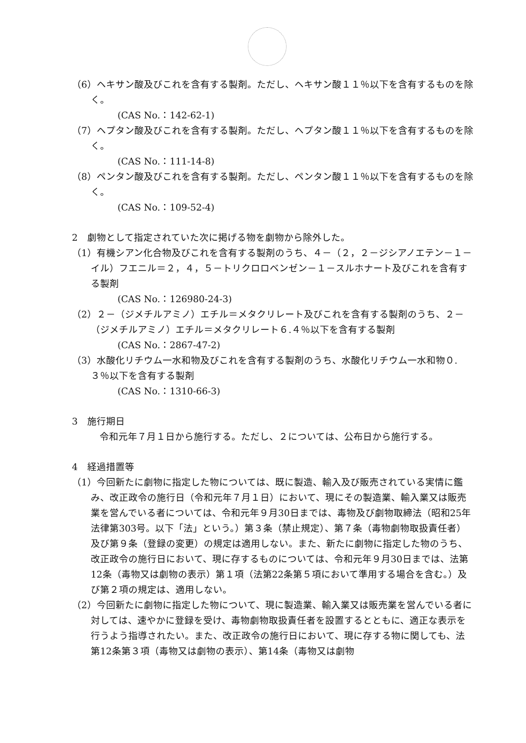（6）ヘキサン酸及びこれを含有する製剤。ただし、ヘキサン酸１１％以下を含有するものを除く。
(CAS No.：142-62-1)
（7）ヘプタン酸及びこれを含有する製剤。ただし、ヘプタン酸１１％以下を含有するものを除く。
(CAS No.：111-14-8)
（8）ペンタン酸及びこれを含有する製剤。ただし、ペンタン酸１１％以下を含有するものを除く。
(CAS No.：109-52-4)
2　劇物として指定されていた次に掲げる物を劇物から除外した。
（1）有機シアン化合物及びこれを含有する製剤のうち、４－（２，２－ジシアノエテン－１－イル）フエニル＝２，４，５－トリクロロベンゼン－１－スルホナート及びこれを含有する製剤
(CAS No.：126980-24-3)
（2）２－（ジメチルアミノ）エチル＝メタクリレート及びこれを含有する製剤のうち、２－（ジメチルアミノ）エチル＝メタクリレート６.４％以下を含有する製剤
(CAS No.：2867-47-2)
（3）水酸化リチウム一水和物及びこれを含有する製剤のうち、水酸化リチウム一水和物０.３％以下を含有する製剤
(CAS No.：1310-66-3)
3　施行期日
令和元年７月１日から施行する。ただし、２については、公布日から施行する。
4　経過措置等
（1）今回新たに劇物に指定した物については、既に製造、輸入及び販売されている実情に鑑み、改正政令の施行日（令和元年７月１日）において、現にその製造業、輸入業又は販売業を営んでいる者については、令和元年９月30日までは、毒物及び劇物取締法（昭和25年法律第303号。以下「法」という。）第３条（禁止規定）、第７条（毒物劇物取扱責任者）及び第９条（登録の変更）の規定は適用しない。また、新たに劇物に指定した物のうち、改正政令の施行日において、現に存するものについては、令和元年９月30日までは、法第12条（毒物又は劇物の表示）第１項（法第22条第５項において準用する場合を含む。）及び第２項の規定は、適用しない。
（2）今回新たに劇物に指定した物について、現に製造業、輸入業又は販売業を営んでいる者に対しては、速やかに登録を受け、毒物劇物取扱責任者を設置するとともに、適正な表示を行うよう指導されたい。また、改正政令の施行日において、現に存する物に関しても、法第12条第３項（毒物又は劇物の表示）、第14条（毒物又は劇物